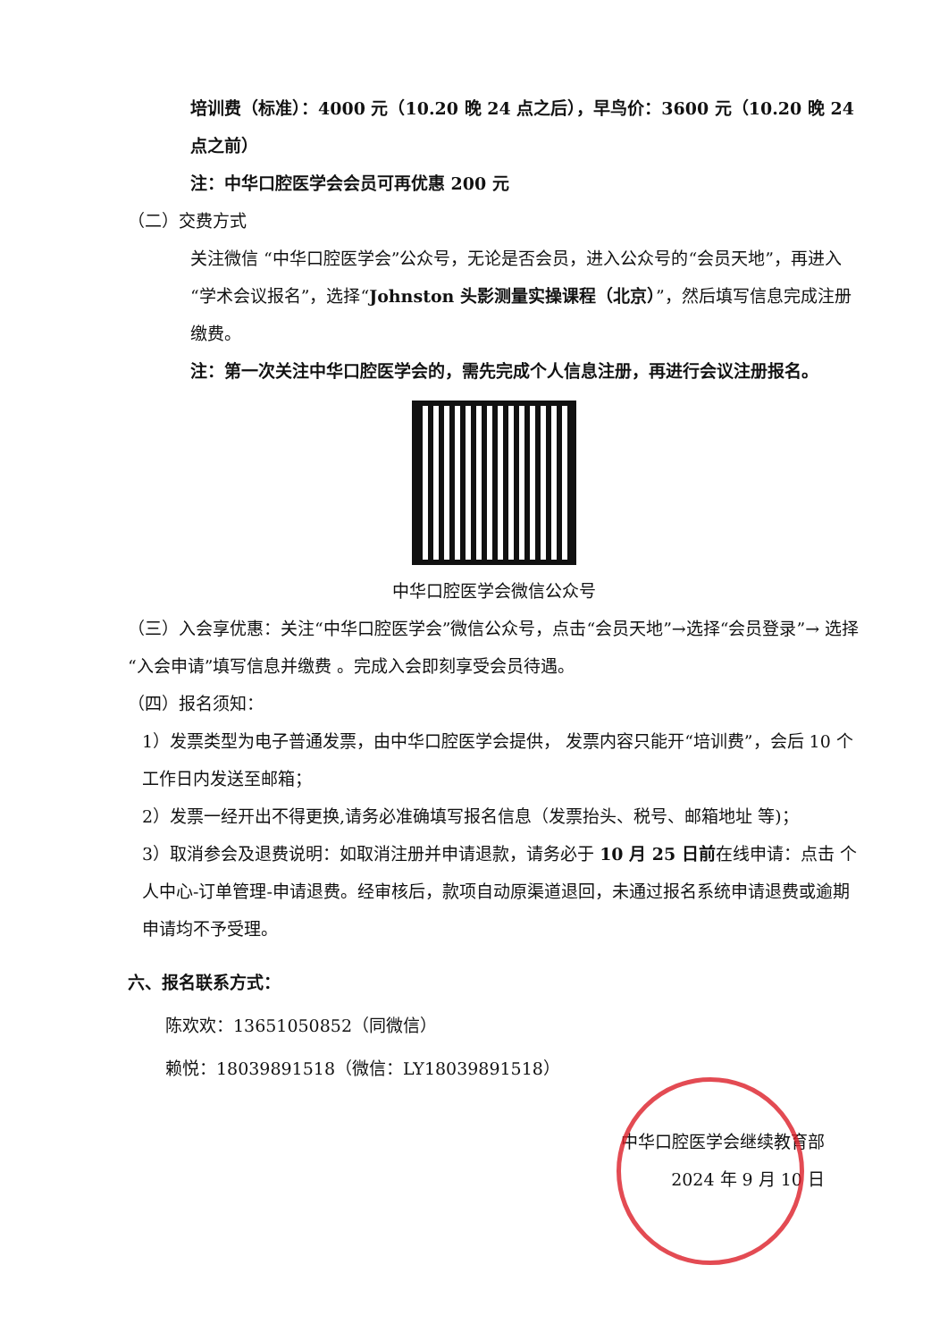培训费（标准）：4000 元（10.20 晚 24 点之后），早鸟价：3600 元（10.20 晚 24 点之前）
注：中华口腔医学会会员可再优惠 200 元
（二）交费方式
关注微信 “中华口腔医学会”公众号，无论是否会员，进入公众号的“会员天地”，再进入“学术会议报名”，选择“Johnston 头影测量实操课程（北京）”，然后填写信息完成注册缴费。
注：第一次关注中华口腔医学会的，需先完成个人信息注册，再进行会议注册报名。
中华口腔医学会微信公众号
（三）入会享优惠：关注“中华口腔医学会”微信公众号，点击“会员天地”→选择“会员登录”→ 选择“入会申请”填写信息并缴费 。完成入会即刻享受会员待遇。
（四）报名须知：
1）发票类型为电子普通发票，由中华口腔医学会提供， 发票内容只能开“培训费”，会后 10 个工作日内发送至邮箱；
2）发票一经开出不得更换,请务必准确填写报名信息（发票抬头、税号、邮箱地址 等)；
3）取消参会及退费说明：如取消注册并申请退款，请务必于 10 月 25 日前在线申请：点击 个人中心-订单管理-申请退费。经审核后，款项自动原渠道退回，未通过报名系统申请退费或逾期申请均不予受理。
六、报名联系方式：
陈欢欢：13651050852（同微信）
赖悦：18039891518（微信：LY18039891518）
中华口腔医学会继续教育部
2024 年 9 月 10 日